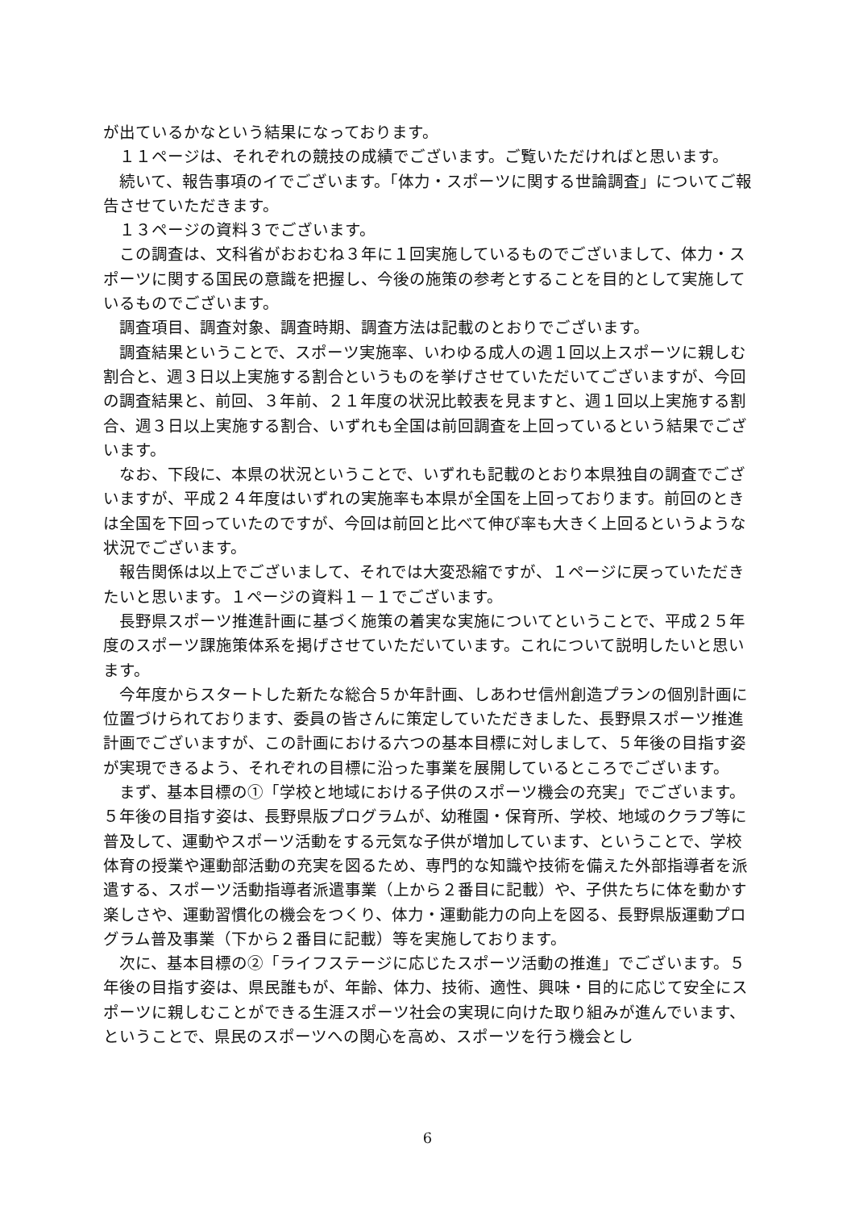が出ているかなという結果になっております。
１１ページは、それぞれの競技の成績でございます。ご覧いただければと思います。
続いて、報告事項のイでございます。「体力・スポーツに関する世論調査」についてご報告させていただきます。
１３ページの資料３でございます。
この調査は、文科省がおおむね３年に１回実施しているものでございまして、体力・スポーツに関する国民の意識を把握し、今後の施策の参考とすることを目的として実施しているものでございます。
調査項目、調査対象、調査時期、調査方法は記載のとおりでございます。
調査結果ということで、スポーツ実施率、いわゆる成人の週１回以上スポーツに親しむ割合と、週３日以上実施する割合というものを挙げさせていただいてございますが、今回の調査結果と、前回、３年前、２１年度の状況比較表を見ますと、週１回以上実施する割合、週３日以上実施する割合、いずれも全国は前回調査を上回っているという結果でございます。
なお、下段に、本県の状況ということで、いずれも記載のとおり本県独自の調査でございますが、平成２４年度はいずれの実施率も本県が全国を上回っております。前回のときは全国を下回っていたのですが、今回は前回と比べて伸び率も大きく上回るというような状況でございます。
報告関係は以上でございまして、それでは大変恐縮ですが、１ページに戻っていただきたいと思います。１ページの資料１－１でございます。
長野県スポーツ推進計画に基づく施策の着実な実施についてということで、平成２５年度のスポーツ課施策体系を掲げさせていただいています。これについて説明したいと思います。
今年度からスタートした新たな総合５か年計画、しあわせ信州創造プランの個別計画に位置づけられております、委員の皆さんに策定していただきました、長野県スポーツ推進計画でございますが、この計画における六つの基本目標に対しまして、５年後の目指す姿が実現できるよう、それぞれの目標に沿った事業を展開しているところでございます。
まず、基本目標の①「学校と地域における子供のスポーツ機会の充実」でございます。５年後の目指す姿は、長野県版プログラムが、幼稚園・保育所、学校、地域のクラブ等に普及して、運動やスポーツ活動をする元気な子供が増加しています、ということで、学校体育の授業や運動部活動の充実を図るため、専門的な知識や技術を備えた外部指導者を派遣する、スポーツ活動指導者派遣事業（上から２番目に記載）や、子供たちに体を動かす楽しさや、運動習慣化の機会をつくり、体力・運動能力の向上を図る、長野県版運動プログラム普及事業（下から２番目に記載）等を実施しております。
次に、基本目標の②「ライフステージに応じたスポーツ活動の推進」でございます。５年後の目指す姿は、県民誰もが、年齢、体力、技術、適性、興味・目的に応じて安全にスポーツに親しむことができる生涯スポーツ社会の実現に向けた取り組みが進んでいます、ということで、県民のスポーツへの関心を高め、スポーツを行う機会とし
6